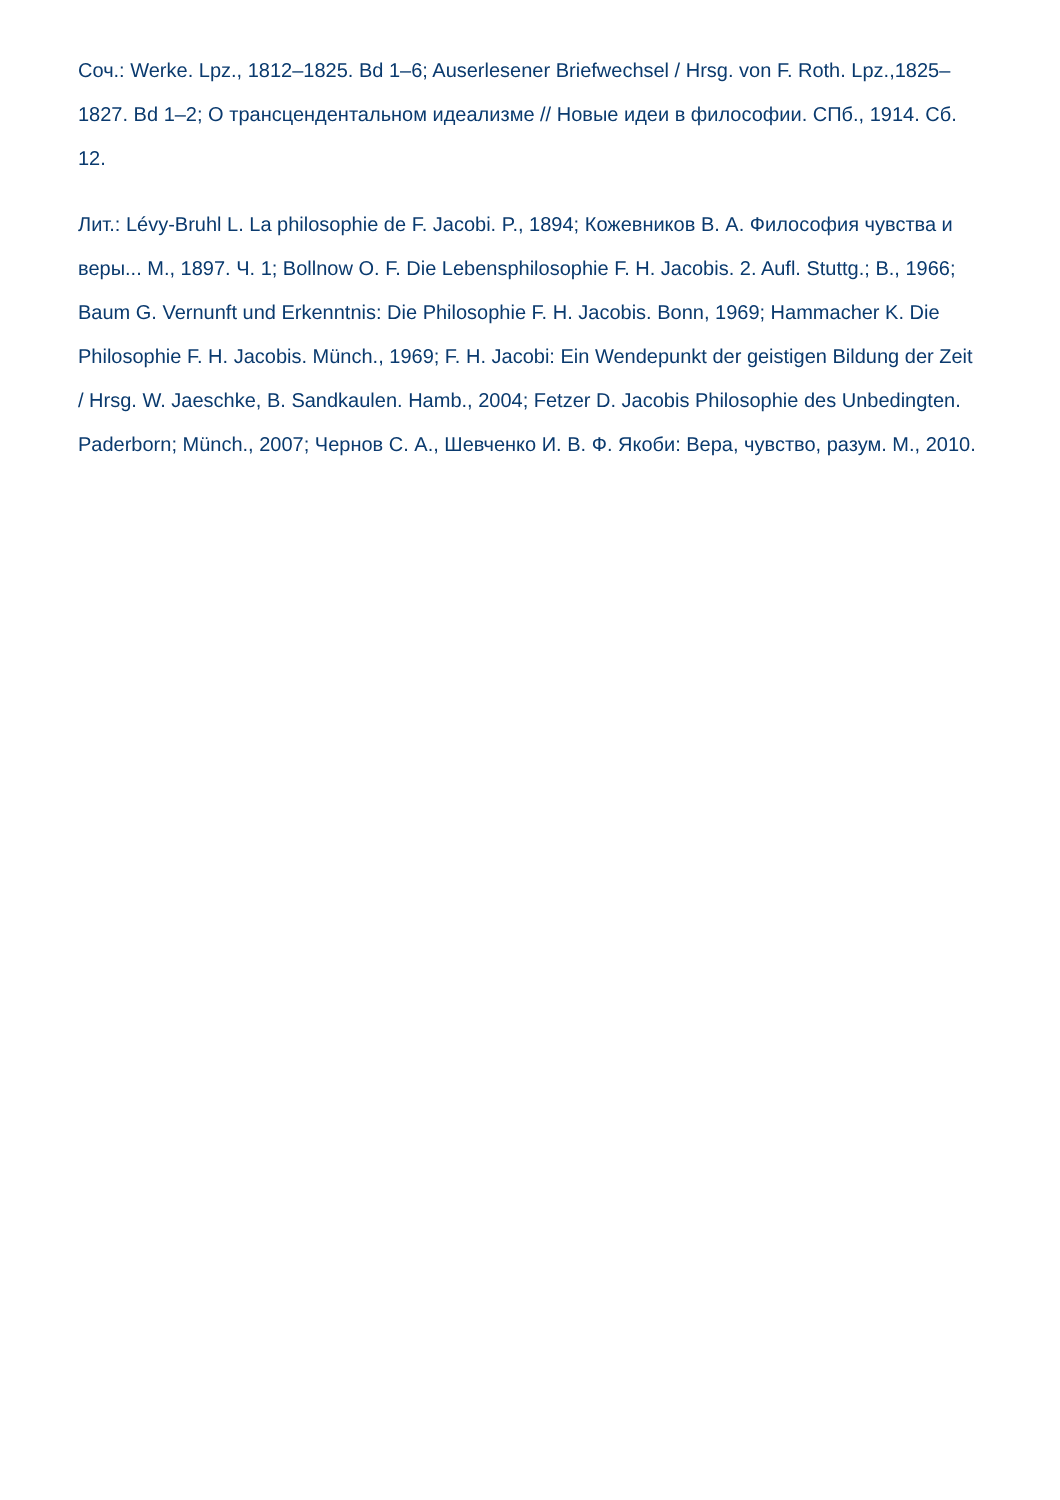Соч.: Werke. Lpz., 1812–1825. Bd 1–6; Auserlesener Briefwechsel / Hrsg. von F. Roth. Lpz.,1825–1827. Bd 1–2; О трансцендентальном идеализме // Новые идеи в философии. СПб., 1914. Сб. 12.
Лит.: Lévy-Bruhl L. La philosophie de F. Jacobi. P., 1894; Кожевников В. А. Философия чувства и веры... М., 1897. Ч. 1; Bollnow O. F. Die Lebensphilosophie F. H. Jacobis. 2. Aufl. Stuttg.; B., 1966; Baum G. Vernunft und Erkenntnis: Die Philosophie F. H. Jacobis. Bonn, 1969; Hammacher K. Die Philosophie F. H. Jacobis. Münch., 1969; F. H. Jacobi: Ein Wendepunkt der geistigen Bildung der Zeit / Hrsg. W. Jaeschke, B. Sandkaulen. Hamb., 2004; Fetzer D. Jacobis Philosophie des Unbedingten. Paderborn; Münch., 2007; Чернов С. А., Шевченко И. В. Ф. Якоби: Вера, чувство, разум. М., 2010.